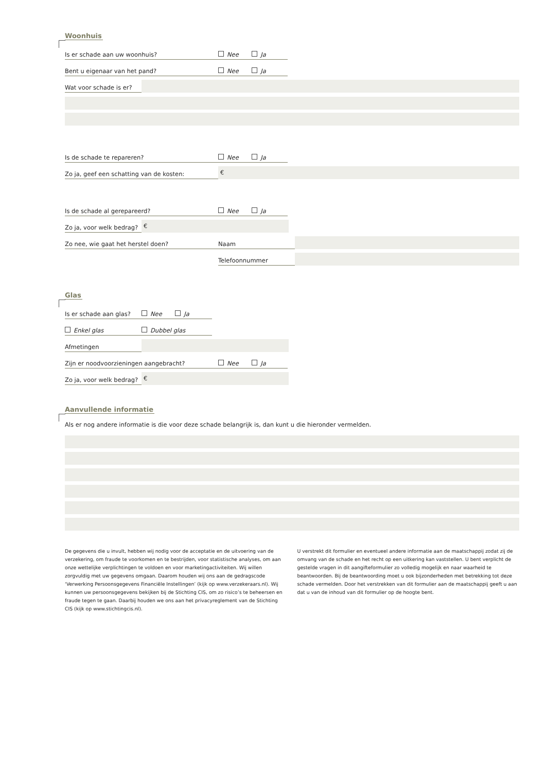Woonhuis
Is er schade aan uw woonhuis?
Nee Ja
Bent u eigenaar van het pand?
Nee Ja
Wat voor schade is er?
Is de schade te repareren?
Nee Ja
Zo ja, geef een schatting van de kosten:
€
Is de schade al gerepareerd?
Nee Ja
Zo ja, voor welk bedrag?
€
Zo nee, wie gaat het herstel doen?
Naam
Telefoonnummer
Glas
Is er schade aan glas?
Nee Ja
Enkel glas
Dubbel glas
Afmetingen
Zijn er noodvoorzieningen aangebracht?
Nee Ja
Zo ja, voor welk bedrag?
€
Aanvullende informatie
Als er nog andere informatie is die voor deze schade belangrijk is, dan kunt u die hieronder vermelden.
De gegevens die u invult, hebben wij nodig voor de acceptatie en de uitvoering van de verzekering, om fraude te voorkomen en te bestrijden, voor statistische analyses, om aan onze wettelijke verplichtingen te voldoen en voor marketingactiviteiten. Wij willen zorgvuldig met uw gegevens omgaan. Daarom houden wij ons aan de gedragscode ‘Verwerking Persoonsgegevens Financiële Instellingen’ (kijk op www.verzekeraars.nl). Wij kunnen uw persoonsgegevens bekijken bij de Stichting CIS, om zo risico’s te beheersen en fraude tegen te gaan. Daarbij houden we ons aan het privacyreglement van de Stichting CIS (kijk op www.stichtingcis.nl).
U verstrekt dit formulier en eventueel andere informatie aan de maatschappij zodat zij de omvang van de schade en het recht op een uitkering kan vaststellen. U bent verplicht de gestelde vragen in dit aangifteformulier zo volledig mogelijk en naar waarheid te beantwoorden. Bij de beantwoording moet u ook bijzonderheden met betrekking tot deze schade vermelden. Door het verstrekken van dit formulier aan de maatschappij geeft u aan dat u van de inhoud van dit formulier op de hoogte bent.